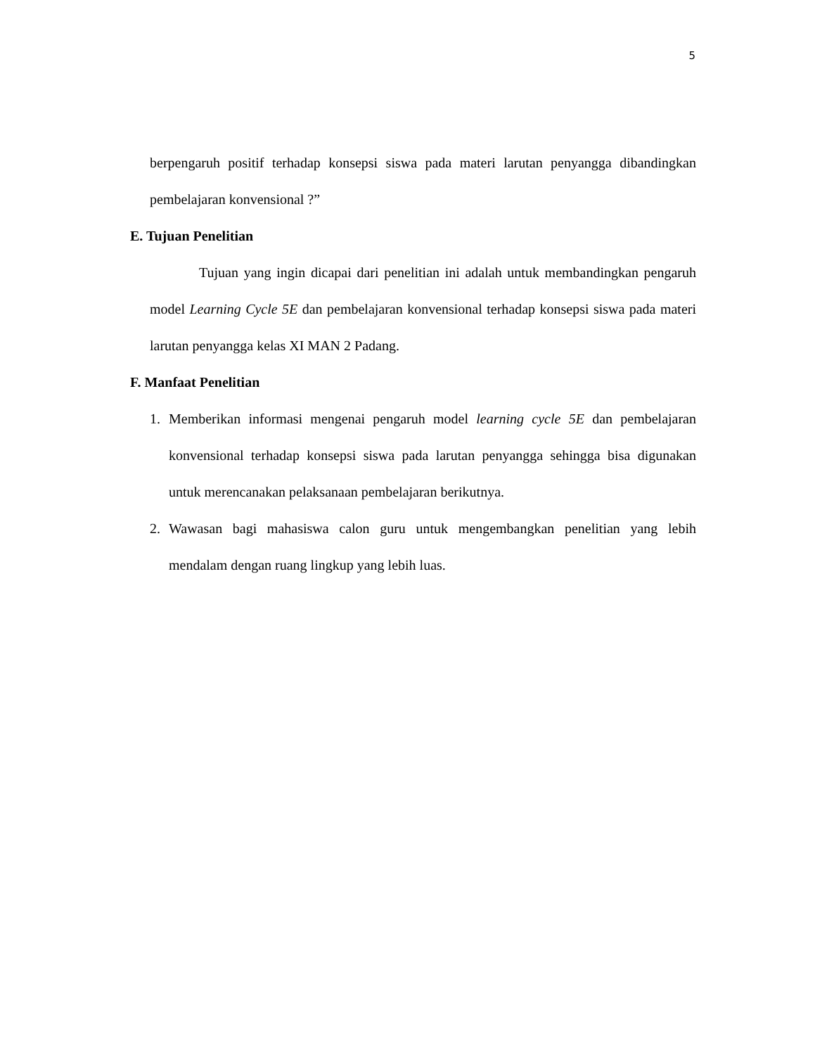5
berpengaruh positif terhadap konsepsi siswa pada materi larutan penyangga dibandingkan pembelajaran konvensional ?”
E. Tujuan Penelitian
Tujuan yang ingin dicapai dari penelitian ini adalah untuk membandingkan pengaruh model Learning Cycle 5E dan pembelajaran konvensional terhadap konsepsi siswa pada materi larutan penyangga kelas XI MAN 2 Padang.
F. Manfaat Penelitian
1. Memberikan informasi mengenai pengaruh model learning cycle 5E dan pembelajaran konvensional terhadap konsepsi siswa pada larutan penyangga sehingga bisa digunakan untuk merencanakan pelaksanaan pembelajaran berikutnya.
2. Wawasan bagi mahasiswa calon guru untuk mengembangkan penelitian yang lebih mendalam dengan ruang lingkup yang lebih luas.